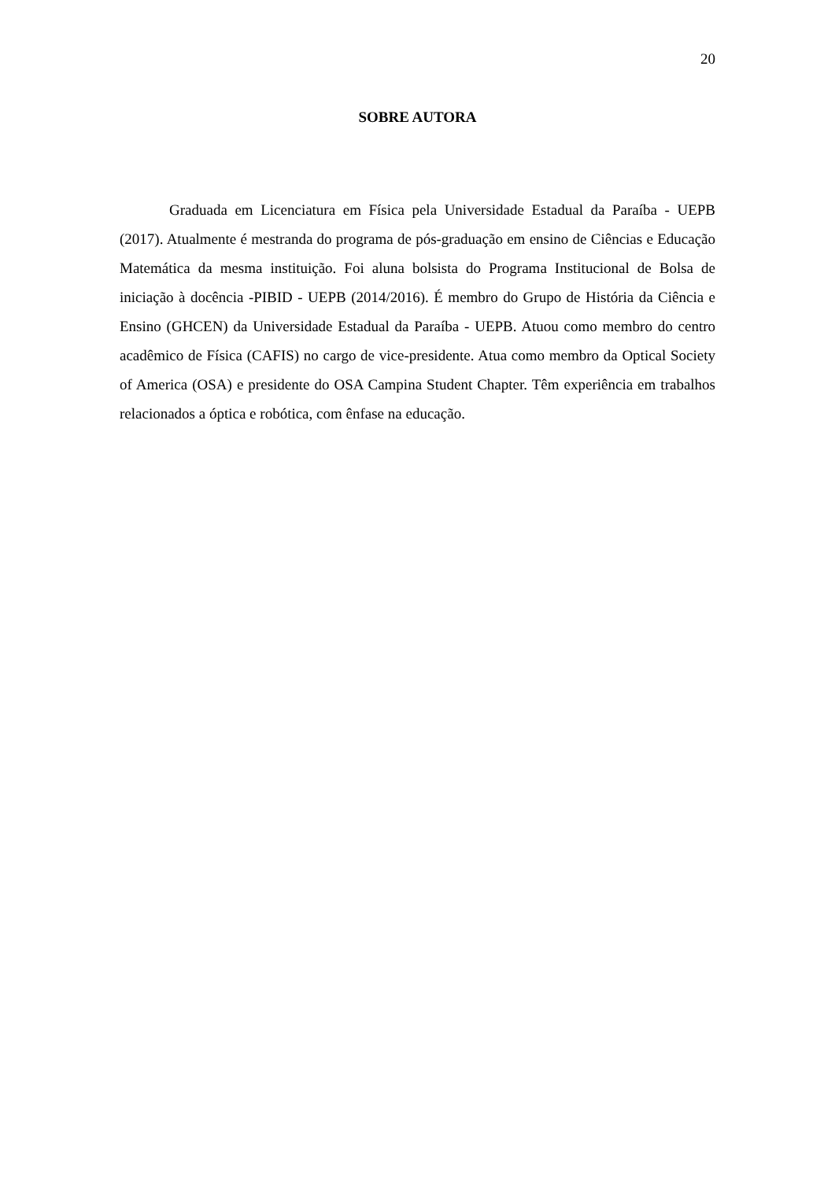20
SOBRE AUTORA
Graduada em Licenciatura em Física pela Universidade Estadual da Paraíba - UEPB (2017). Atualmente é mestranda do programa de pós-graduação em ensino de Ciências e Educação Matemática da mesma instituição. Foi aluna bolsista do Programa Institucional de Bolsa de iniciação à docência -PIBID - UEPB (2014/2016). É membro do Grupo de História da Ciência e Ensino (GHCEN) da Universidade Estadual da Paraíba - UEPB. Atuou como membro do centro acadêmico de Física (CAFIS) no cargo de vice-presidente. Atua como membro da Optical Society of America (OSA) e presidente do OSA Campina Student Chapter. Têm experiência em trabalhos relacionados a óptica e robótica, com ênfase na educação.